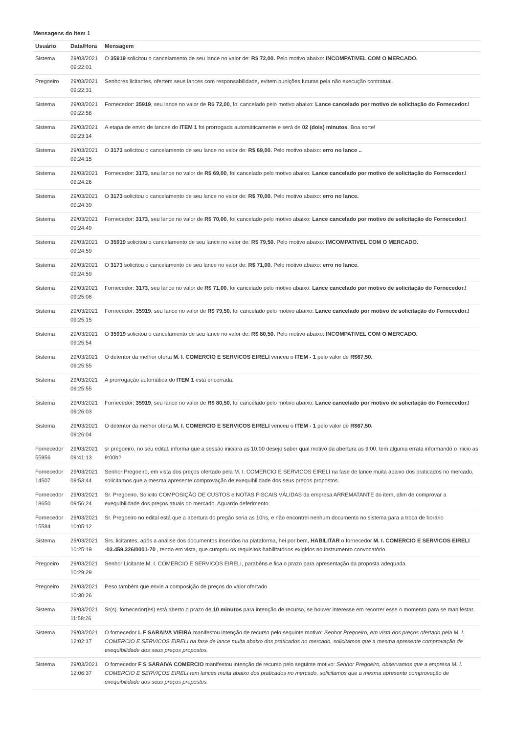Mensagens do Item 1
| Usuário | Data/Hora | Mensagem |
| --- | --- | --- |
| Sistema | 29/03/2021 09:22:01 | O 35919 solicitou o cancelamento de seu lance no valor de: R$ 72,00. Pelo motivo abaixo: INCOMPATIVEL COM O MERCADO. |
| Pregoeiro | 29/03/2021 09:22:31 | Senhores licitantes, ofertem seus lances com responsabilidade, evitem punições futuras pela não execução contratual. |
| Sistema | 29/03/2021 09:22:56 | Fornecedor: 35919 , seu lance no valor de R$ 72,00 , foi cancelado pelo motivo abaixo: Lance cancelado por motivo de solicitação do Fornecedor.! |
| Sistema | 29/03/2021 09:23:14 | A etapa de envio de lances do ITEM 1 foi prorrogada automáticamente e será de 02 (dois) minutos . Boa sorte! |
| Sistema | 29/03/2021 09:24:15 | O 3173 solicitou o cancelamento de seu lance no valor de: R$ 69,00. Pelo motivo abaixo: erro no lance .. |
| Sistema | 29/03/2021 09:24:26 | Fornecedor: 3173 , seu lance no valor de R$ 69,00 , foi cancelado pelo motivo abaixo: Lance cancelado por motivo de solicitação do Fornecedor.! |
| Sistema | 29/03/2021 09:24:39 | O 3173 solicitou o cancelamento de seu lance no valor de: R$ 70,00. Pelo motivo abaixo: erro no lance. |
| Sistema | 29/03/2021 09:24:49 | Fornecedor: 3173 , seu lance no valor de R$ 70,00 , foi cancelado pelo motivo abaixo: Lance cancelado por motivo de solicitação do Fornecedor.! |
| Sistema | 29/03/2021 09:24:59 | O 35919 solicitou o cancelamento de seu lance no valor de: R$ 79,50. Pelo motivo abaixo: IMCOMPATIVEL COM O MERCADO. |
| Sistema | 29/03/2021 09:24:59 | O 3173 solicitou o cancelamento de seu lance no valor de: R$ 71,00. Pelo motivo abaixo: erro no lance. |
| Sistema | 29/03/2021 09:25:08 | Fornecedor: 3173 , seu lance no valor de R$ 71,00 , foi cancelado pelo motivo abaixo: Lance cancelado por motivo de solicitação do Fornecedor.! |
| Sistema | 29/03/2021 09:25:15 | Fornecedor: 35919 , seu lance no valor de R$ 79,50 , foi cancelado pelo motivo abaixo: Lance cancelado por motivo de solicitação do Fornecedor.! |
| Sistema | 29/03/2021 09:25:54 | O 35919 solicitou o cancelamento de seu lance no valor de: R$ 80,50. Pelo motivo abaixo: INCOMPATIVEL COM O MERCADO. |
| Sistema | 29/03/2021 09:25:55 | O detentor da melhor oferta M. I. COMERCIO E SERVICOS EIRELI venceu o ITEM - 1 pelo valor de R$67,50. |
| Sistema | 29/03/2021 09:25:55 | A prorrogação automática do ITEM 1 está encerrada. |
| Sistema | 29/03/2021 09:26:03 | Fornecedor: 35919 , seu lance no valor de R$ 80,50 , foi cancelado pelo motivo abaixo: Lance cancelado por motivo de solicitação do Fornecedor.! |
| Sistema | 29/03/2021 09:26:04 | O detentor da melhor oferta M. I. COMERCIO E SERVICOS EIRELI venceu o ITEM - 1 pelo valor de R$67,50. |
| Fornecedor 55956 | 29/03/2021 09:41:13 | sr pregoeiro. no seu edital. informa que a sessão iniciara as 10:00 desejo saber qual motivo da abertura as 9:00. tem alguma errata informando o inicio as 9:00h? |
| Fornecedor 14507 | 29/03/2021 09:53:44 | Senhor Pregoeiro, em vista dos preços ofertado pela M. I. COMERCIO E SERVICOS EIRELI na fase de lance muita abaixo dos praticados no mercado. solicitamos que a mesma apresente comprovação de exequibilidade dos seus preços propostos. |
| Fornecedor 18650 | 29/03/2021 09:56:24 | Sr. Pregoeiro, Solicito COMPOSIÇÃO DE CUSTOS e NOTAS FISCAIS VÁLIDAS da empresa ARREMATANTE do item, afim de comprovar a exequibilidade dos preços atuais do mercado. Aguardo deferimento. |
| Fornecedor 15584 | 29/03/2021 10:05:12 | Sr. Pregoeiro no edital está que a abertura do pregão seria as 10hs, e não encontrei nenhum documento no sistema para a troca de horário |
| Sistema | 29/03/2021 10:25:19 | Srs. licitantes, após a análise dos documentos inseridos na plataforma, hei por bem, HABILITAR o fornecedor M. I. COMERCIO E SERVICOS EIRELI -03.459.326/0001-70 , tendo em vista, que cumpriu os requisitos habilitatórios exigidos no instrumento convocatório. |
| Pregoeiro | 29/03/2021 10:29:29 | Senhor Licitante M. I. COMERCIO E SERVICOS EIRELI, parabéns e fica o prazo para apresentação da proposta adequada. |
| Pregoeiro | 29/03/2021 10:30:26 | Peso também que envie a composição de preços do valor ofertado |
| Sistema | 29/03/2021 11:58:26 | Sr(s). fornecedor(es) está aberto o prazo de 10 minutos para intenção de recurso, se houver interesse em recorrer esse o momento para se manifestar. |
| Sistema | 29/03/2021 12:02:17 | O fornecedor L F SARAIVA VIEIRA manifestou intenção de recurso pelo seguinte motivo: Senhor Pregoeiro, em vista dos preços ofertado pela M. I. COMERCIO E SERVICOS EIRELI na fase de lance muita abaixo dos praticados no mercado, solicitamos que a mesma apresente comprovação de exequibilidade dos seus preços propostos. |
| Sistema | 29/03/2021 12:06:37 | O fornecedor F S SARAIVA COMERCIO manifestou intenção de recurso pelo seguinte motivo: Senhor Pregoeiro, observamos que a empresa M. I. COMERCIO E SERVIÇOS EIRELI tem lances muita abaixo dos praticados no mercado, solicitamos que a mesma apresente comprovação de exequibilidade dos seus preços propostos. |